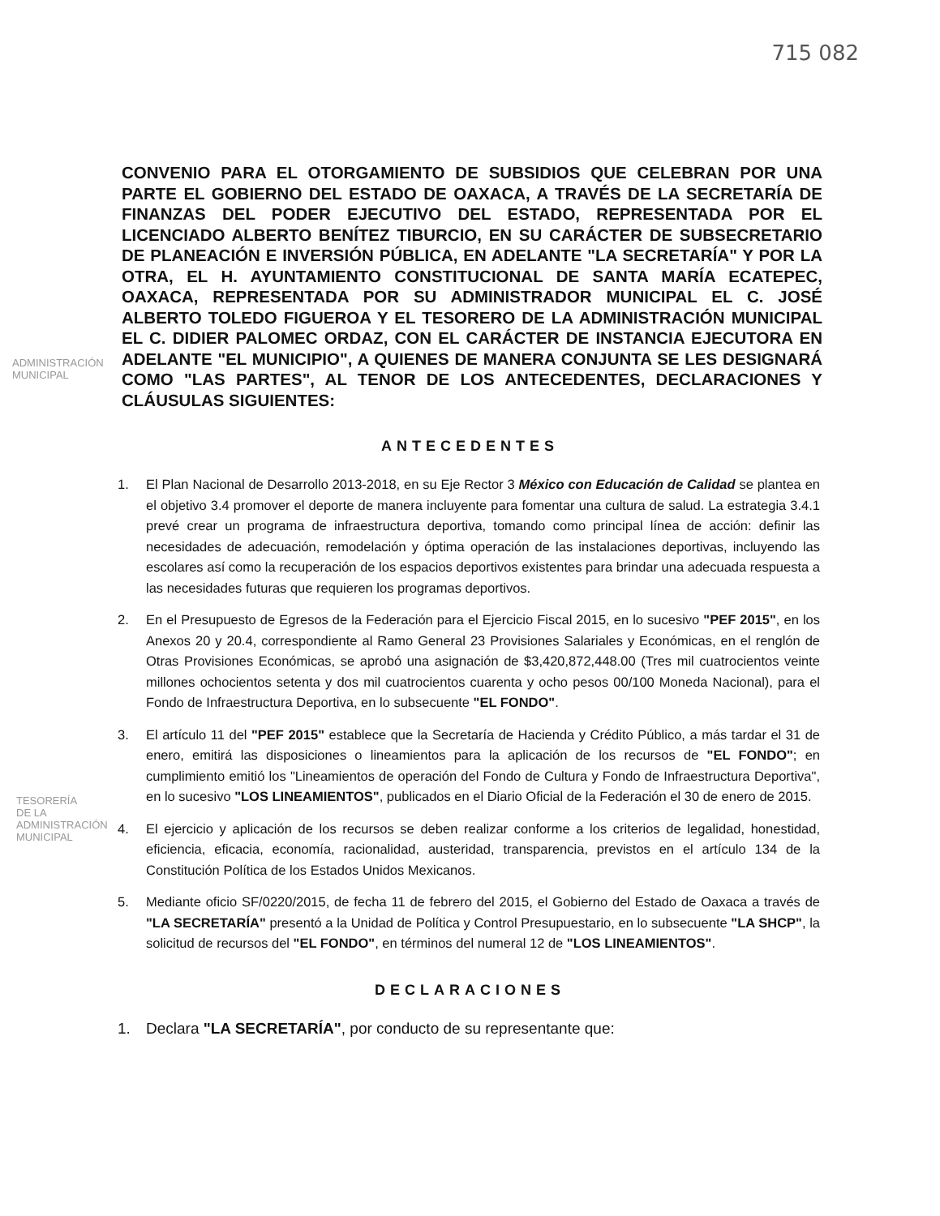715 082
CONVENIO PARA EL OTORGAMIENTO DE SUBSIDIOS QUE CELEBRAN POR UNA PARTE EL GOBIERNO DEL ESTADO DE OAXACA, A TRAVÉS DE LA SECRETARÍA DE FINANZAS DEL PODER EJECUTIVO DEL ESTADO, REPRESENTADA POR EL LICENCIADO ALBERTO BENÍTEZ TIBURCIO, EN SU CARÁCTER DE SUBSECRETARIO DE PLANEACIÓN E INVERSIÓN PÚBLICA, EN ADELANTE "LA SECRETARÍA" Y POR LA OTRA, EL H. AYUNTAMIENTO CONSTITUCIONAL DE SANTA MARÍA ECATEPEC, OAXACA, REPRESENTADA POR SU ADMINISTRADOR MUNICIPAL EL C. JOSÉ ALBERTO TOLEDO FIGUEROA Y EL TESORERO DE LA ADMINISTRACIÓN MUNICIPAL EL C. DIDIER PALOMEC ORDAZ, CON EL CARÁCTER DE INSTANCIA EJECUTORA EN ADELANTE "EL MUNICIPIO", A QUIENES DE MANERA CONJUNTA SE LES DESIGNARÁ COMO "LAS PARTES", AL TENOR DE LOS ANTECEDENTES, DECLARACIONES Y CLÁUSULAS SIGUIENTES:
ANTECEDENTES
1. El Plan Nacional de Desarrollo 2013-2018, en su Eje Rector 3 México con Educación de Calidad se plantea en el objetivo 3.4 promover el deporte de manera incluyente para fomentar una cultura de salud. La estrategia 3.4.1 prevé crear un programa de infraestructura deportiva, tomando como principal línea de acción: definir las necesidades de adecuación, remodelación y óptima operación de las instalaciones deportivas, incluyendo las escolares así como la recuperación de los espacios deportivos existentes para brindar una adecuada respuesta a las necesidades futuras que requieren los programas deportivos.
2. En el Presupuesto de Egresos de la Federación para el Ejercicio Fiscal 2015, en lo sucesivo "PEF 2015", en los Anexos 20 y 20.4, correspondiente al Ramo General 23 Provisiones Salariales y Económicas, en el renglón de Otras Provisiones Económicas, se aprobó una asignación de $3,420,872,448.00 (Tres mil cuatrocientos veinte millones ochocientos setenta y dos mil cuatrocientos cuarenta y ocho pesos 00/100 Moneda Nacional), para el Fondo de Infraestructura Deportiva, en lo subsecuente "EL FONDO".
3. El artículo 11 del "PEF 2015" establece que la Secretaría de Hacienda y Crédito Público, a más tardar el 31 de enero, emitirá las disposiciones o lineamientos para la aplicación de los recursos de "EL FONDO"; en cumplimiento emitió los "Lineamientos de operación del Fondo de Cultura y Fondo de Infraestructura Deportiva", en lo sucesivo "LOS LINEAMIENTOS", publicados en el Diario Oficial de la Federación el 30 de enero de 2015.
4. El ejercicio y aplicación de los recursos se deben realizar conforme a los criterios de legalidad, honestidad, eficiencia, eficacia, economía, racionalidad, austeridad, transparencia, previstos en el artículo 134 de la Constitución Política de los Estados Unidos Mexicanos.
5. Mediante oficio SF/0220/2015, de fecha 11 de febrero del 2015, el Gobierno del Estado de Oaxaca a través de "LA SECRETARÍA" presentó a la Unidad de Política y Control Presupuestario, en lo subsecuente "LA SHCP", la solicitud de recursos del "EL FONDO", en términos del numeral 12 de "LOS LINEAMIENTOS".
DECLARACIONES
1. Declara "LA SECRETARÍA", por conducto de su representante que:
ADMINISTRACIÓN
MUNICIPAL
TESORERÍA
DE LA
ADMINISTRACIÓN
MUNICIPAL